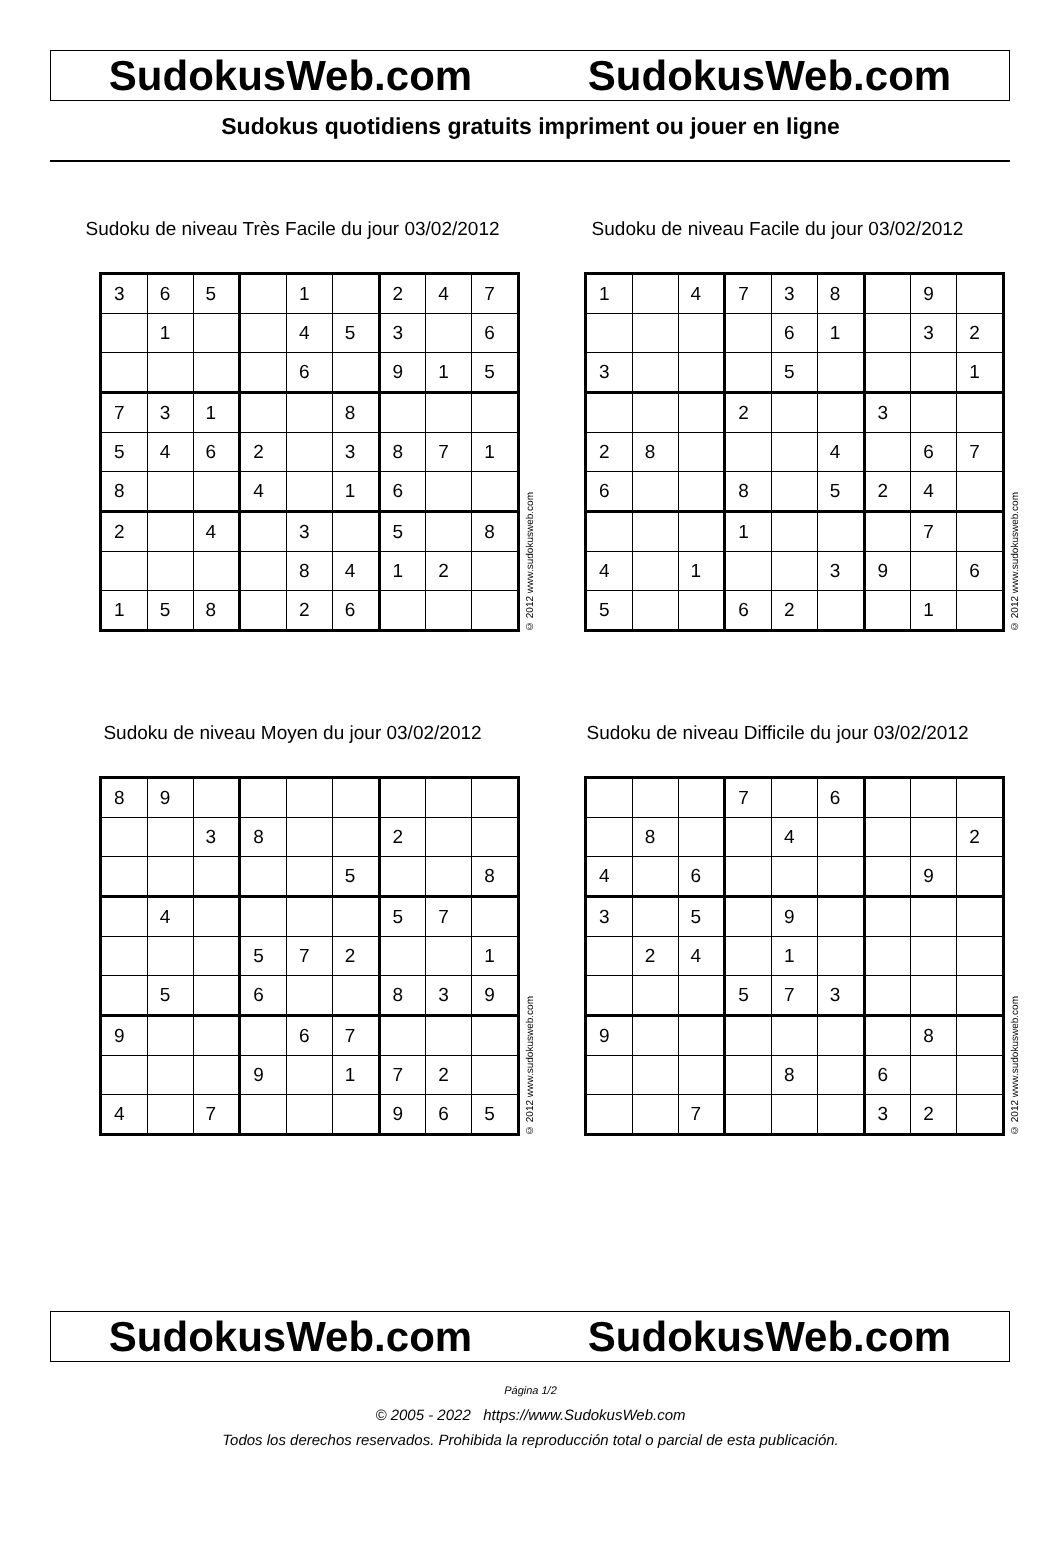SudokusWeb.com SudokusWeb.com
Sudokus quotidiens gratuits impriment ou jouer en ligne
Sudoku de niveau Très Facile du jour 03/02/2012
| 3 | 6 | 5 | | 1 | | 2 | 4 | 7 |
| | 1 | | | 4 | 5 | 3 | | 6 |
| | | | | 6 | | 9 | 1 | 5 |
| 7 | 3 | 1 | | | 8 | | | |
| 5 | 4 | 6 | 2 | | 3 | 8 | 7 | 1 |
| 8 | | | 4 | | 1 | 6 | | |
| 2 | | 4 | | 3 | | 5 | | 8 |
| | | | | 8 | 4 | 1 | 2 | |
| 1 | 5 | 8 | | 2 | 6 | | | |
© 2012 www.sudokusweb.com
Sudoku de niveau Facile du jour 03/02/2012
| 1 | | 4 | 7 | 3 | 8 | | 9 | |
| | | | | 6 | 1 | | 3 | 2 |
| 3 | | | | 5 | | | | 1 |
| | | | 2 | | | 3 | | |
| 2 | 8 | | | | 4 | | 6 | 7 |
| 6 | | | 8 | | 5 | 2 | 4 | |
| | | | 1 | | | | 7 | |
| 4 | | 1 | | | 3 | 9 | | 6 |
| 5 | | | 6 | 2 | | | 1 | |
© 2012 www.sudokusweb.com
Sudoku de niveau Moyen du jour 03/02/2012
| 8 | 9 | | | | | | | |
| | | 3 | 8 | | | 2 | | |
| | | | | | 5 | | | 8 |
| | 4 | | | | | 5 | 7 | |
| | | | 5 | 7 | 2 | | | 1 |
| | 5 | | 6 | | | 8 | 3 | 9 |
| 9 | | | | 6 | 7 | | | |
| | | | 9 | | 1 | 7 | 2 | |
| 4 | | 7 | | | | 9 | 6 | 5 |
© 2012 www.sudokusweb.com
Sudoku de niveau Difficile du jour 03/02/2012
| | | | 7 | | 6 | | | |
| | 8 | | | 4 | | | | 2 |
| 4 | | 6 | | | | | 9 | |
| 3 | | 5 | | 9 | | | | |
| | 2 | 4 | | 1 | | | | |
| | | | 5 | 7 | 3 | | | |
| 9 | | | | | | | 8 | |
| | | | | 8 | | 6 | | |
| | | 7 | | | | 3 | 2 | |
© 2012 www.sudokusweb.com
SudokusWeb.com SudokusWeb.com
Página 1/2
© 2005 - 2022 https://www.SudokusWeb.com
Todos los derechos reservados. Prohibida la reproducción total o parcial de esta publicación.